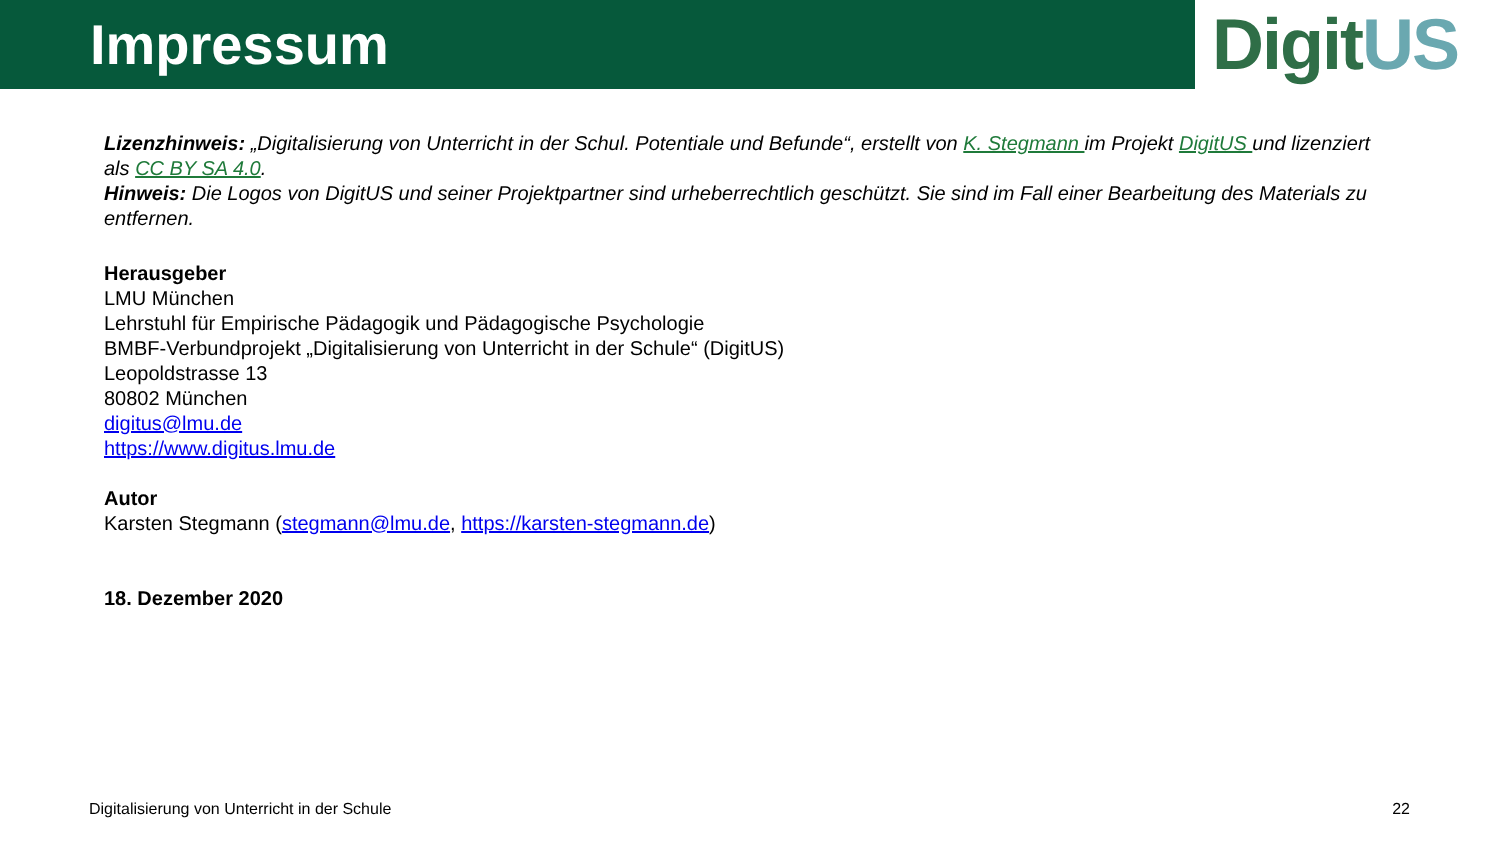Impressum
DigitUS
Lizenzhinweis: „Digitalisierung von Unterricht in der Schul. Potentiale und Befunde“, erstellt von K. Stegmann im Projekt DigitUS und lizenziert als CC BY SA 4.0.
Hinweis: Die Logos von DigitUS und seiner Projektpartner sind urheberrechtlich geschützt. Sie sind im Fall einer Bearbeitung des Materials zu entfernen.
Herausgeber
LMU München
Lehrstuhl für Empirische Pädagogik und Pädagogische Psychologie
BMBF-Verbundprojekt „Digitalisierung von Unterricht in der Schule“ (DigitUS)
Leopoldstrasse 13
80802 München
digitus@lmu.de
https://www.digitus.lmu.de
Autor
Karsten Stegmann (stegmann@lmu.de, https://karsten-stegmann.de)
18. Dezember 2020
Digitalisierung von Unterricht in der Schule 22